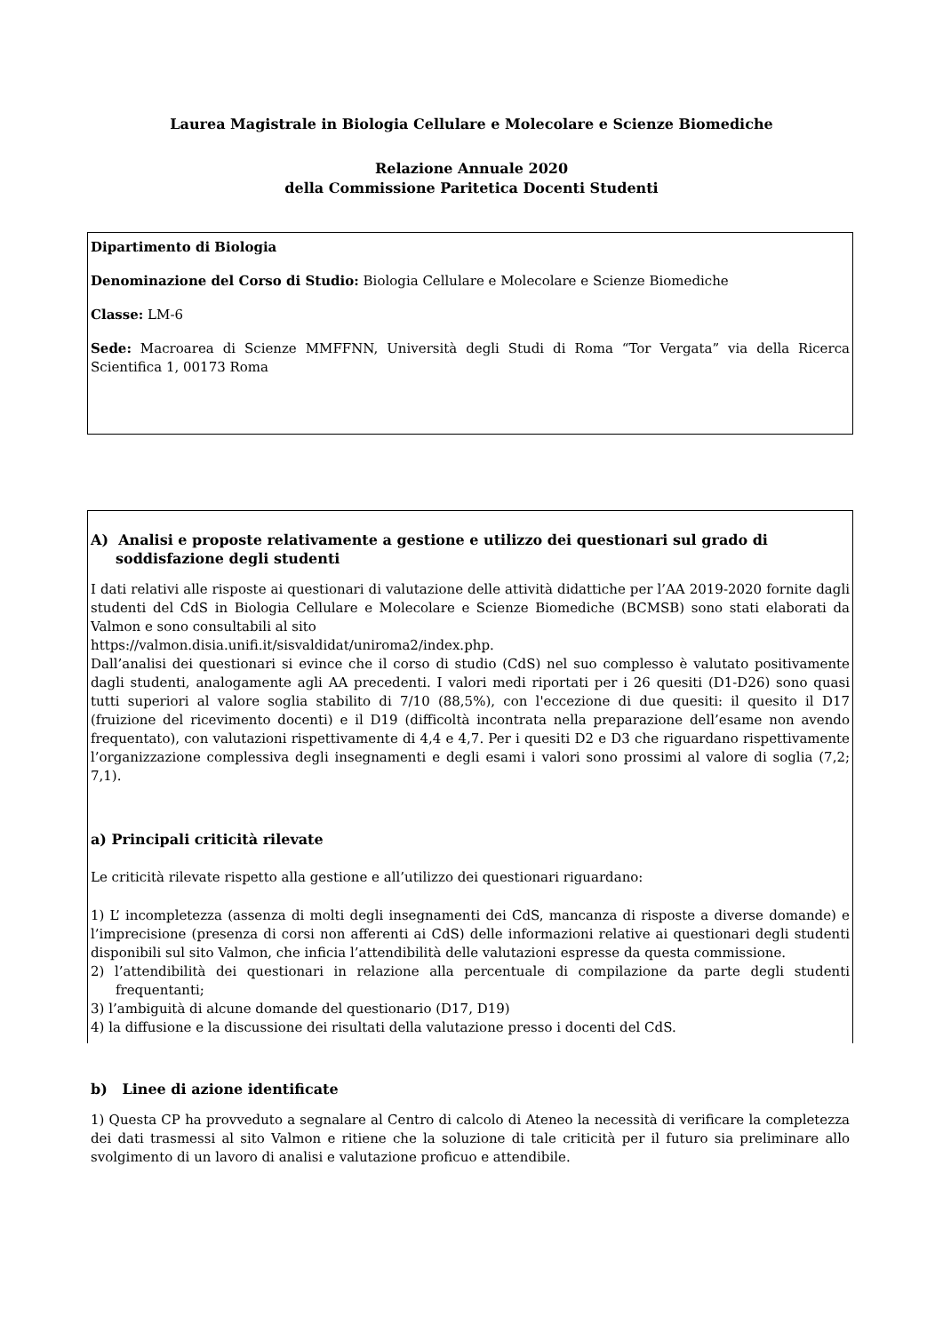Laurea Magistrale in Biologia Cellulare e Molecolare e Scienze Biomediche
Relazione Annuale 2020
della Commissione Paritetica Docenti Studenti
Dipartimento di Biologia
Denominazione del Corso di Studio: Biologia Cellulare e Molecolare e Scienze Biomediche
Classe: LM-6
Sede: Macroarea di Scienze MMFFNN, Università degli Studi di Roma “Tor Vergata” via della Ricerca Scientifica 1, 00173 Roma
A) Analisi e proposte relativamente a gestione e utilizzo dei questionari sul grado di soddisfazione degli studenti
I dati relativi alle risposte ai questionari di valutazione delle attività didattiche per l’AA 2019-2020 fornite dagli studenti del CdS in Biologia Cellulare e Molecolare e Scienze Biomediche (BCMSB) sono stati elaborati da Valmon e sono consultabili al sito
https://valmon.disia.unifi.it/sisvaldidat/uniroma2/index.php.
Dall’analisi dei questionari si evince che il corso di studio (CdS) nel suo complesso è valutato positivamente dagli studenti, analogamente agli AA precedenti. I valori medi riportati per i 26 quesiti (D1-D26) sono quasi tutti superiori al valore soglia stabilito di 7/10 (88,5%), con l'eccezione di due quesiti: il quesito il D17 (fruizione del ricevimento docenti) e il D19 (difficoltà incontrata nella preparazione dell’esame non avendo frequentato), con valutazioni rispettivamente di 4,4 e 4,7. Per i quesiti D2 e D3 che riguardano rispettivamente l’organizzazione complessiva degli insegnamenti e degli esami i valori sono prossimi al valore di soglia (7,2; 7,1).
a) Principali criticità rilevate
Le criticità rilevate rispetto alla gestione e all’utilizzo dei questionari riguardano:
1) L’ incompletezza (assenza di molti degli insegnamenti dei CdS, mancanza di risposte a diverse domande) e l’imprecisione (presenza di corsi non afferenti ai CdS) delle informazioni relative ai questionari degli studenti disponibili sul sito Valmon, che inficia l’attendibilità delle valutazioni espresse da questa commissione.
2) l’attendibilità dei questionari in relazione alla percentuale di compilazione da parte degli studenti frequentanti;
3) l’ambiguità di alcune domande del questionario (D17, D19)
4) la diffusione e la discussione dei risultati della valutazione presso i docenti del CdS.
b) Linee di azione identificate
1) Questa CP ha provveduto a segnalare al Centro di calcolo di Ateneo la necessità di verificare la completezza dei dati trasmessi al sito Valmon e ritiene che la soluzione di tale criticità per il futuro sia preliminare allo svolgimento di un lavoro di analisi e valutazione proficuo e attendibile.